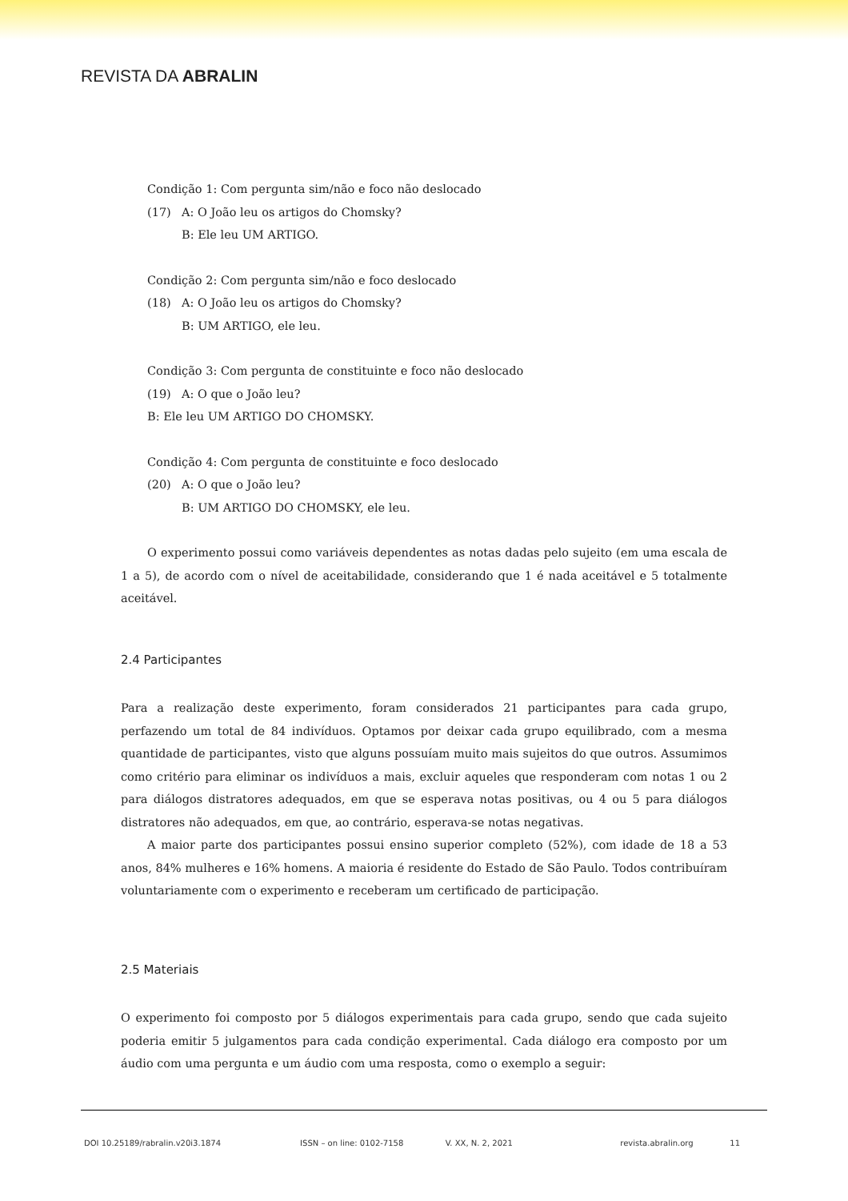REVISTA DA ABRALIN
Condição 1: Com pergunta sim/não e foco não deslocado
(17) A: O João leu os artigos do Chomsky?
B: Ele leu UM ARTIGO.
Condição 2: Com pergunta sim/não e foco deslocado
(18) A: O João leu os artigos do Chomsky?
B: UM ARTIGO, ele leu.
Condição 3: Com pergunta de constituinte e foco não deslocado
(19) A: O que o João leu?
B: Ele leu UM ARTIGO DO CHOMSKY.
Condição 4: Com pergunta de constituinte e foco deslocado
(20) A: O que o João leu?
B: UM ARTIGO DO CHOMSKY, ele leu.
O experimento possui como variáveis dependentes as notas dadas pelo sujeito (em uma escala de 1 a 5), de acordo com o nível de aceitabilidade, considerando que 1 é nada aceitável e 5 totalmente aceitável.
2.4 Participantes
Para a realização deste experimento, foram considerados 21 participantes para cada grupo, perfazendo um total de 84 indivíduos. Optamos por deixar cada grupo equilibrado, com a mesma quantidade de participantes, visto que alguns possuíam muito mais sujeitos do que outros. Assumimos como critério para eliminar os indivíduos a mais, excluir aqueles que responderam com notas 1 ou 2 para diálogos distratores adequados, em que se esperava notas positivas, ou 4 ou 5 para diálogos distratores não adequados, em que, ao contrário, esperava-se notas negativas.
A maior parte dos participantes possui ensino superior completo (52%), com idade de 18 a 53 anos, 84% mulheres e 16% homens. A maioria é residente do Estado de São Paulo. Todos contribuíram voluntariamente com o experimento e receberam um certificado de participação.
2.5 Materiais
O experimento foi composto por 5 diálogos experimentais para cada grupo, sendo que cada sujeito poderia emitir 5 julgamentos para cada condição experimental. Cada diálogo era composto por um áudio com uma pergunta e um áudio com uma resposta, como o exemplo a seguir:
DOI 10.25189/rabralin.v20i3.1874 ISSN – on line: 0102-7158 V. XX, N. 2, 2021 revista.abralin.org 11